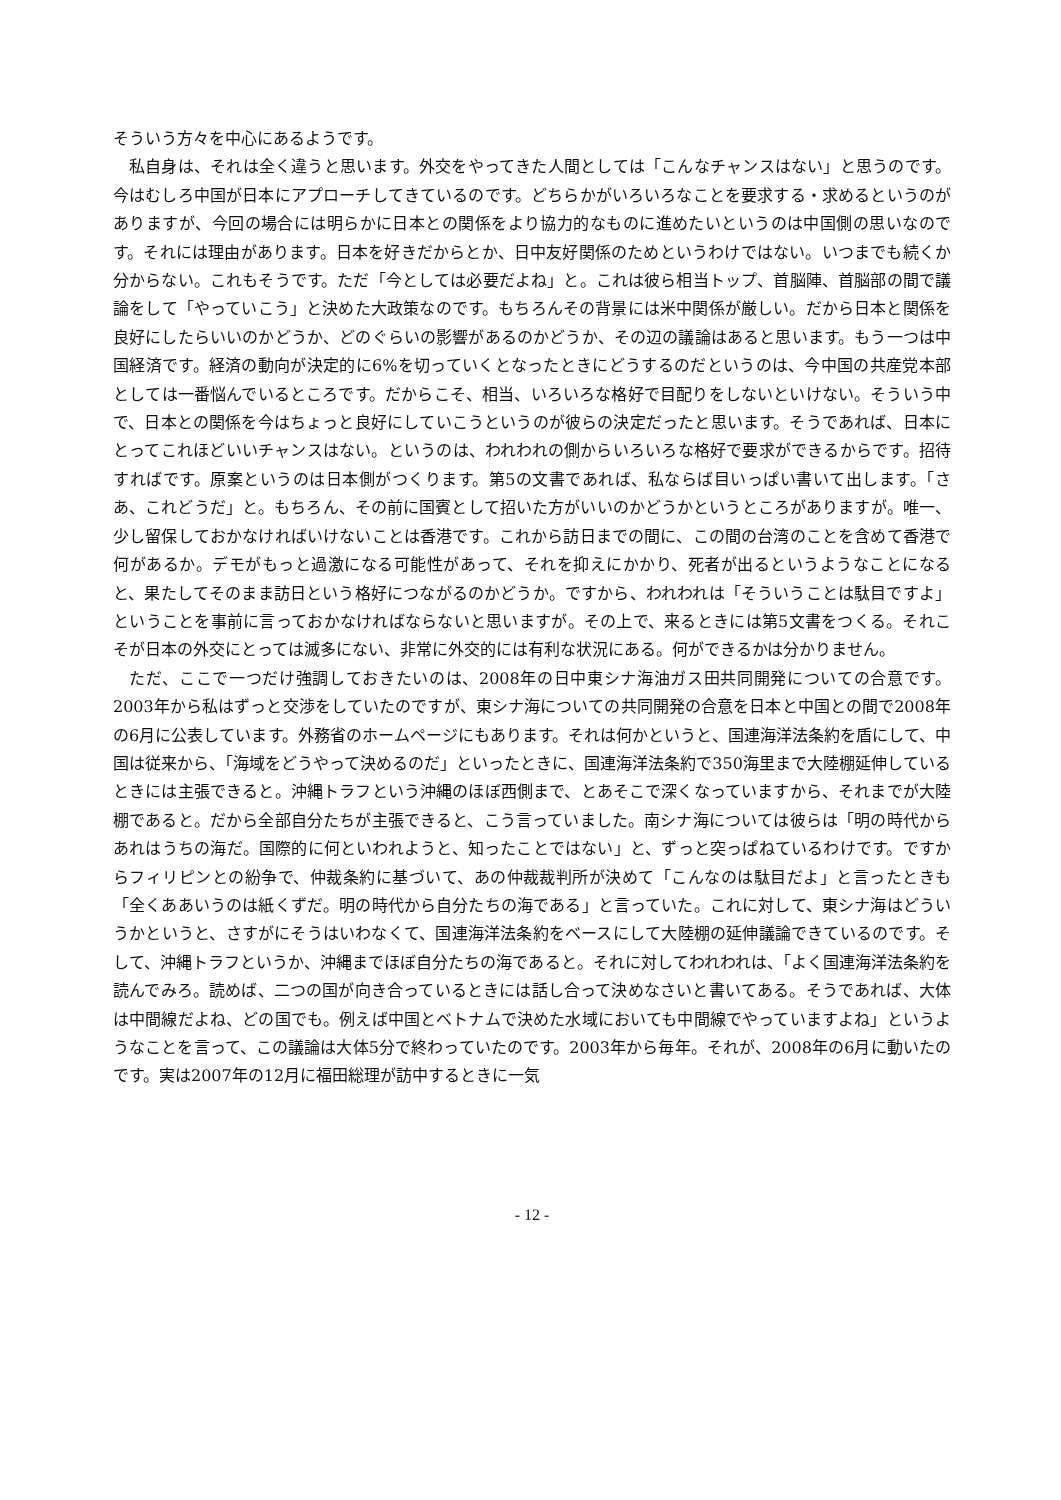そういう方々を中心にあるようです。
私自身は、それは全く違うと思います。外交をやってきた人間としては「こんなチャンスはない」と思うのです。今はむしろ中国が日本にアプローチしてきているのです。どちらかがいろいろなことを要求する・求めるというのがありますが、今回の場合には明らかに日本との関係をより協力的なものに進めたいというのは中国側の思いなのです。それには理由があります。日本を好きだからとか、日中友好関係のためというわけではない。いつまでも続くか分からない。これもそうです。ただ「今としては必要だよね」と。これは彼ら相当トップ、首脳陣、首脳部の間で議論をして「やっていこう」と決めた大政策なのです。もちろんその背景には米中関係が厳しい。だから日本と関係を良好にしたらいいのかどうか、どのぐらいの影響があるのかどうか、その辺の議論はあると思います。もう一つは中国経済です。経済の動向が決定的に6%を切っていくとなったときにどうするのだというのは、今中国の共産党本部としては一番悩んでいるところです。だからこそ、相当、いろいろな格好で目配りをしないといけない。そういう中で、日本との関係を今はちょっと良好にしていこうというのが彼らの決定だったと思います。そうであれば、日本にとってこれほどいいチャンスはない。というのは、われわれの側からいろいろな格好で要求ができるからです。招待すればです。原案というのは日本側がつくります。第5の文書であれば、私ならば目いっぱい書いて出します。「さあ、これどうだ」と。もちろん、その前に国賓として招いた方がいいのかどうかというところがありますが。唯一、少し留保しておかなければいけないことは香港です。これから訪日までの間に、この間の台湾のことを含めて香港で何があるか。デモがもっと過激になる可能性があって、それを抑えにかかり、死者が出るというようなことになると、果たしてそのまま訪日という格好につながるのかどうか。ですから、われわれは「そういうことは駄目ですよ」ということを事前に言っておかなければならないと思いますが。その上で、来るときには第5文書をつくる。それこそが日本の外交にとっては滅多にない、非常に外交的には有利な状況にある。何ができるかは分かりません。
ただ、ここで一つだけ強調しておきたいのは、2008年の日中東シナ海油ガス田共同開発についての合意です。2003年から私はずっと交渉をしていたのですが、東シナ海についての共同開発の合意を日本と中国との間で2008年の6月に公表しています。外務省のホームページにもあります。それは何かというと、国連海洋法条約を盾にして、中国は従来から、「海域をどうやって決めるのだ」といったときに、国連海洋法条約で350海里まで大陸棚延伸しているときには主張できると。沖縄トラフという沖縄のほぼ西側まで、とあそこで深くなっていますから、それまでが大陸棚であると。だから全部自分たちが主張できると、こう言っていました。南シナ海については彼らは「明の時代からあれはうちの海だ。国際的に何といわれようと、知ったことではない」と、ずっと突っぱねているわけです。ですからフィリピンとの紛争で、仲裁条約に基づいて、あの仲裁裁判所が決めて「こんなのは駄目だよ」と言ったときも「全くああいうのは紙くずだ。明の時代から自分たちの海である」と言っていた。これに対して、東シナ海はどういうかというと、さすがにそうはいわなくて、国連海洋法条約をベースにして大陸棚の延伸議論できているのです。そして、沖縄トラフというか、沖縄までほぼ自分たちの海であると。それに対してわれわれは、「よく国連海洋法条約を読んでみろ。読めば、二つの国が向き合っているときには話し合って決めなさいと書いてある。そうであれば、大体は中間線だよね、どの国でも。例えば中国とベトナムで決めた水域においても中間線でやっていますよね」というようなことを言って、この議論は大体5分で終わっていたのです。2003年から毎年。それが、2008年の6月に動いたのです。実は2007年の12月に福田総理が訪中するときに一気
- 12 -